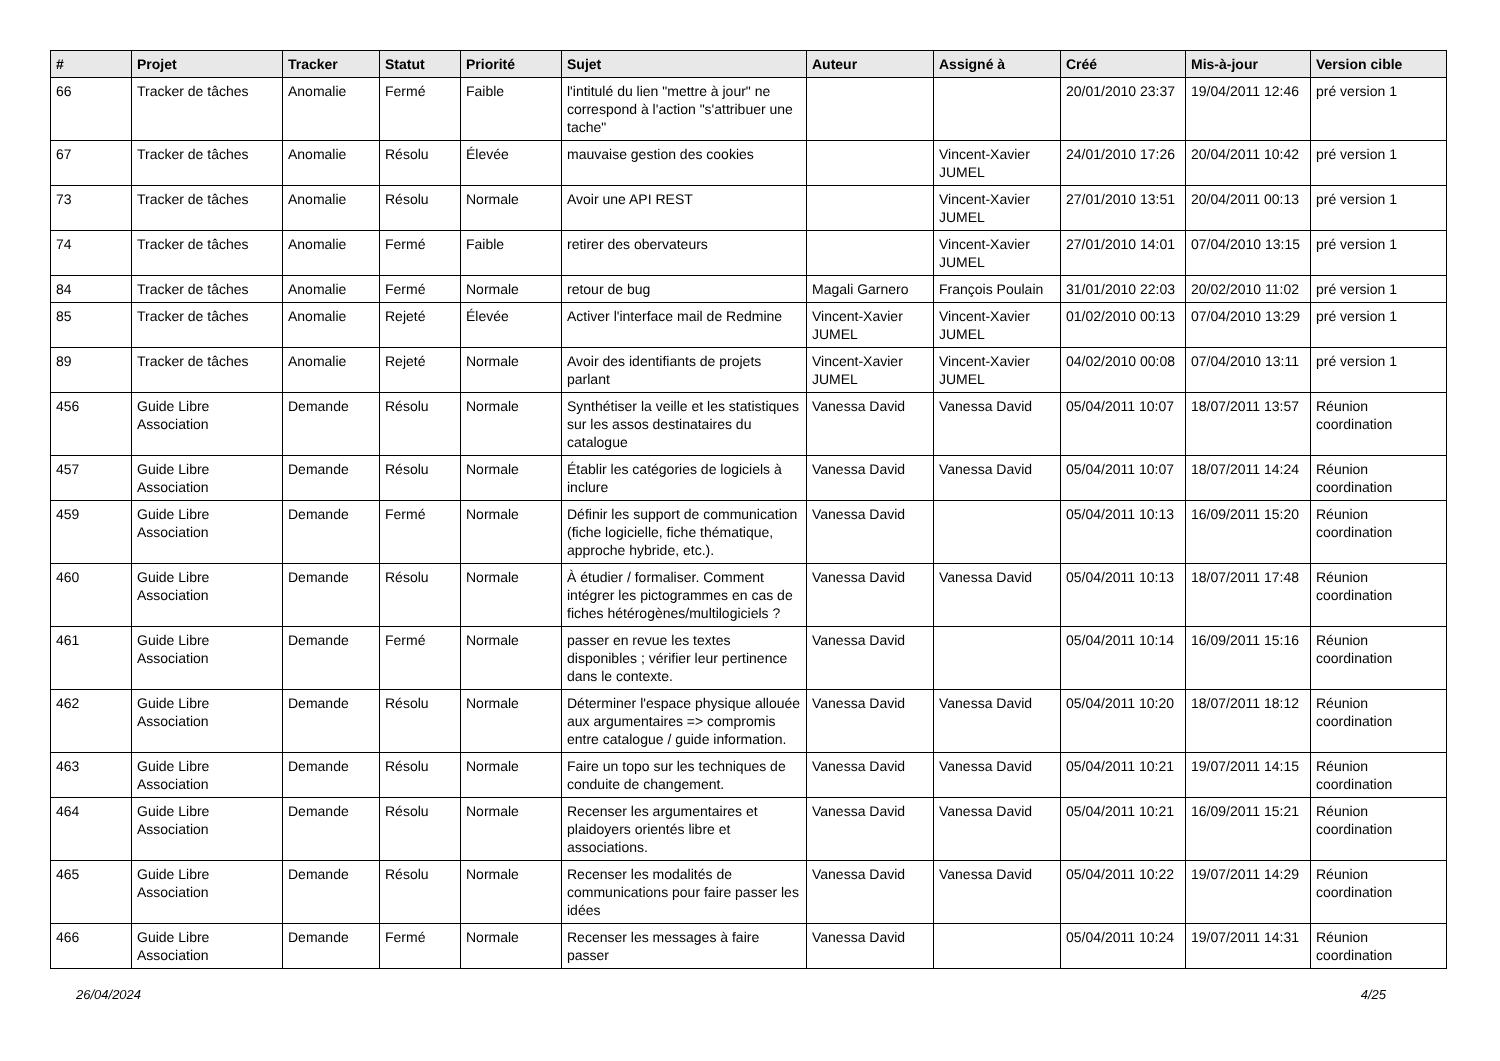| # | Projet | Tracker | Statut | Priorité | Sujet | Auteur | Assigné à | Créé | Mis-à-jour | Version cible |
| --- | --- | --- | --- | --- | --- | --- | --- | --- | --- | --- |
| 66 | Tracker de tâches | Anomalie | Fermé | Faible | l'intitulé du lien "mettre à jour" ne correspond à l'action "s'attribuer une tache" | | | 20/01/2010 23:37 | 19/04/2011 12:46 | pré version 1 |
| 67 | Tracker de tâches | Anomalie | Résolu | Élevée | mauvaise gestion des cookies | | Vincent-Xavier JUMEL | 24/01/2010 17:26 | 20/04/2011 10:42 | pré version 1 |
| 73 | Tracker de tâches | Anomalie | Résolu | Normale | Avoir une API REST | | Vincent-Xavier JUMEL | 27/01/2010 13:51 | 20/04/2011 00:13 | pré version 1 |
| 74 | Tracker de tâches | Anomalie | Fermé | Faible | retirer des obervateurs | | Vincent-Xavier JUMEL | 27/01/2010 14:01 | 07/04/2010 13:15 | pré version 1 |
| 84 | Tracker de tâches | Anomalie | Fermé | Normale | retour de bug | Magali Garnero | François Poulain | 31/01/2010 22:03 | 20/02/2010 11:02 | pré version 1 |
| 85 | Tracker de tâches | Anomalie | Rejeté | Élevée | Activer l'interface mail de Redmine | Vincent-Xavier JUMEL | Vincent-Xavier JUMEL | 01/02/2010 00:13 | 07/04/2010 13:29 | pré version 1 |
| 89 | Tracker de tâches | Anomalie | Rejeté | Normale | Avoir des identifiants de projets parlant | Vincent-Xavier JUMEL | Vincent-Xavier JUMEL | 04/02/2010 00:08 | 07/04/2010 13:11 | pré version 1 |
| 456 | Guide Libre Association | Demande | Résolu | Normale | Synthétiser la veille et les statistiques sur les assos destinataires du catalogue | Vanessa David | Vanessa David | 05/04/2011 10:07 | 18/07/2011 13:57 | Réunion coordination |
| 457 | Guide Libre Association | Demande | Résolu | Normale | Établir les catégories de logiciels à inclure | Vanessa David | Vanessa David | 05/04/2011 10:07 | 18/07/2011 14:24 | Réunion coordination |
| 459 | Guide Libre Association | Demande | Fermé | Normale | Définir les support de communication (fiche logicielle, fiche thématique, approche hybride, etc.). | Vanessa David | | 05/04/2011 10:13 | 16/09/2011 15:20 | Réunion coordination |
| 460 | Guide Libre Association | Demande | Résolu | Normale | À étudier / formaliser. Comment intégrer les pictogrammes en cas de fiches hétérogènes/multilogiciels ? | Vanessa David | Vanessa David | 05/04/2011 10:13 | 18/07/2011 17:48 | Réunion coordination |
| 461 | Guide Libre Association | Demande | Fermé | Normale | passer en revue les textes disponibles ; vérifier leur pertinence dans le contexte. | Vanessa David | | 05/04/2011 10:14 | 16/09/2011 15:16 | Réunion coordination |
| 462 | Guide Libre Association | Demande | Résolu | Normale | Déterminer l'espace physique allouée aux argumentaires => compromis entre catalogue / guide information. | Vanessa David | Vanessa David | 05/04/2011 10:20 | 18/07/2011 18:12 | Réunion coordination |
| 463 | Guide Libre Association | Demande | Résolu | Normale | Faire un topo sur les techniques de conduite de changement. | Vanessa David | Vanessa David | 05/04/2011 10:21 | 19/07/2011 14:15 | Réunion coordination |
| 464 | Guide Libre Association | Demande | Résolu | Normale | Recenser les argumentaires et plaidoyers orientés libre et associations. | Vanessa David | Vanessa David | 05/04/2011 10:21 | 16/09/2011 15:21 | Réunion coordination |
| 465 | Guide Libre Association | Demande | Résolu | Normale | Recenser les modalités de communications pour faire passer les idées | Vanessa David | Vanessa David | 05/04/2011 10:22 | 19/07/2011 14:29 | Réunion coordination |
| 466 | Guide Libre Association | Demande | Fermé | Normale | Recenser les messages à faire passer | Vanessa David | | 05/04/2011 10:24 | 19/07/2011 14:31 | Réunion coordination |
26/04/2024 4/25